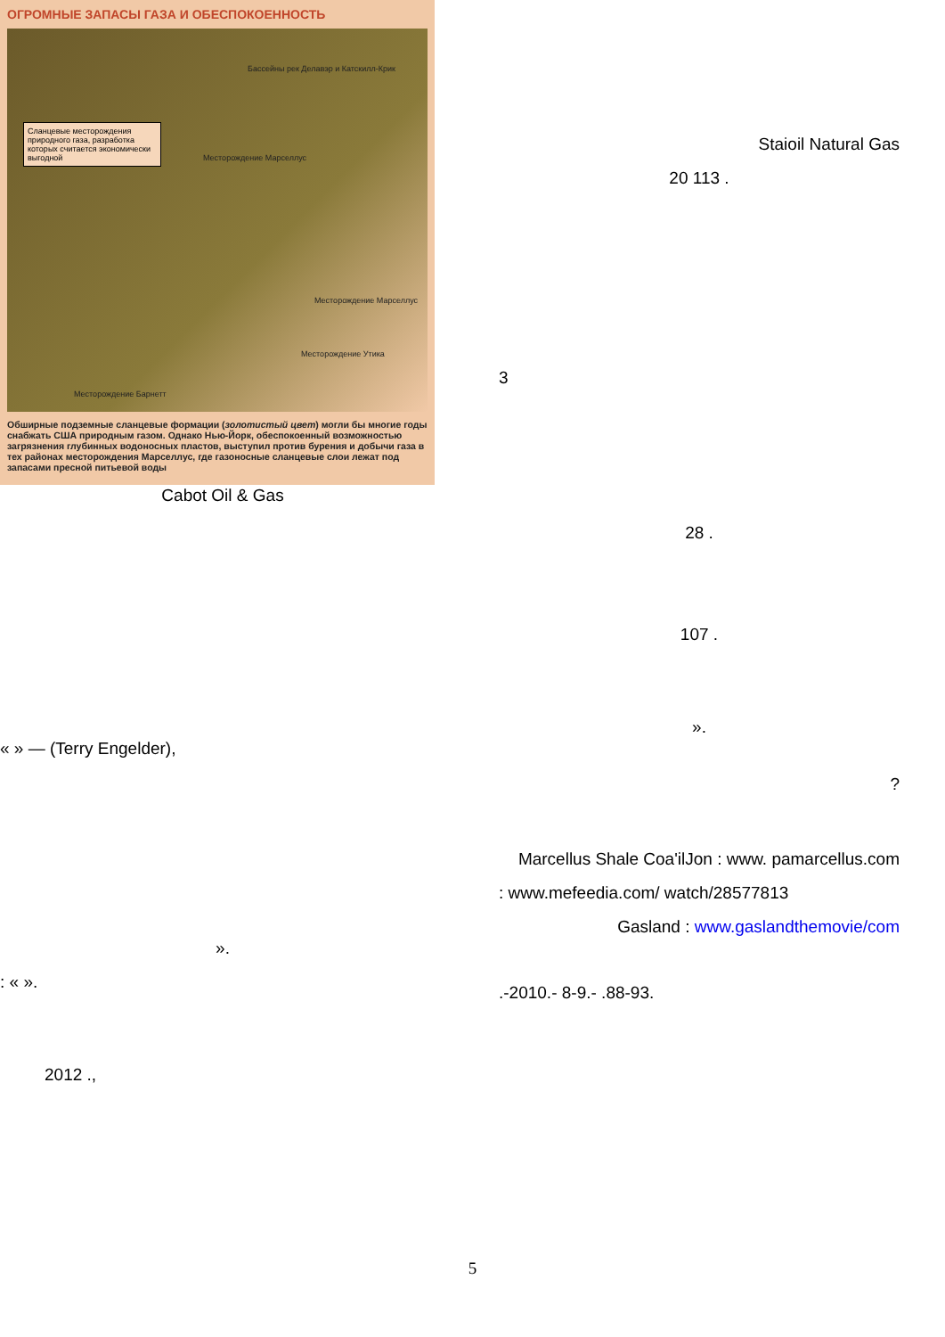ОГРОМНЫЕ ЗАПАСЫ ГАЗА И ОБЕСПОКОЕННОСТЬ
Сланцевые месторождения природного газа, разработка которых считается экономически выгодной
Бассейны рек Делавэр и Катскилл-Крик
Месторождение Марселлус
Месторождение Марселлус
Месторождение Утика
Месторождение Барнетт
Обширные подземные сланцевые формации (золотистый цвет) могли бы многие годы снабжать США природным газом. Однако Нью-Йорк, обеспокоенный возможностью загрязнения глубинных водоносных пластов, выступил против бурения и добычи газа в тех районах месторождения Марселлус, где газоносные сланцевые слои лежат под запасами пресной питьевой воды
Cabot Oil & Gas
« » — (Terry Engelder),
».
: « ».
2012 .,
Staioil Natural Gas
20 113 .
3
28 .
107 .
».
?
Marcellus Shale Coa'ilJon : www. pamarcellus.com
: www.mefeedia.com/ watch/28577813
Gasland : www.gaslandthemovie/com
.-2010.- 8-9.- .88-93.
5